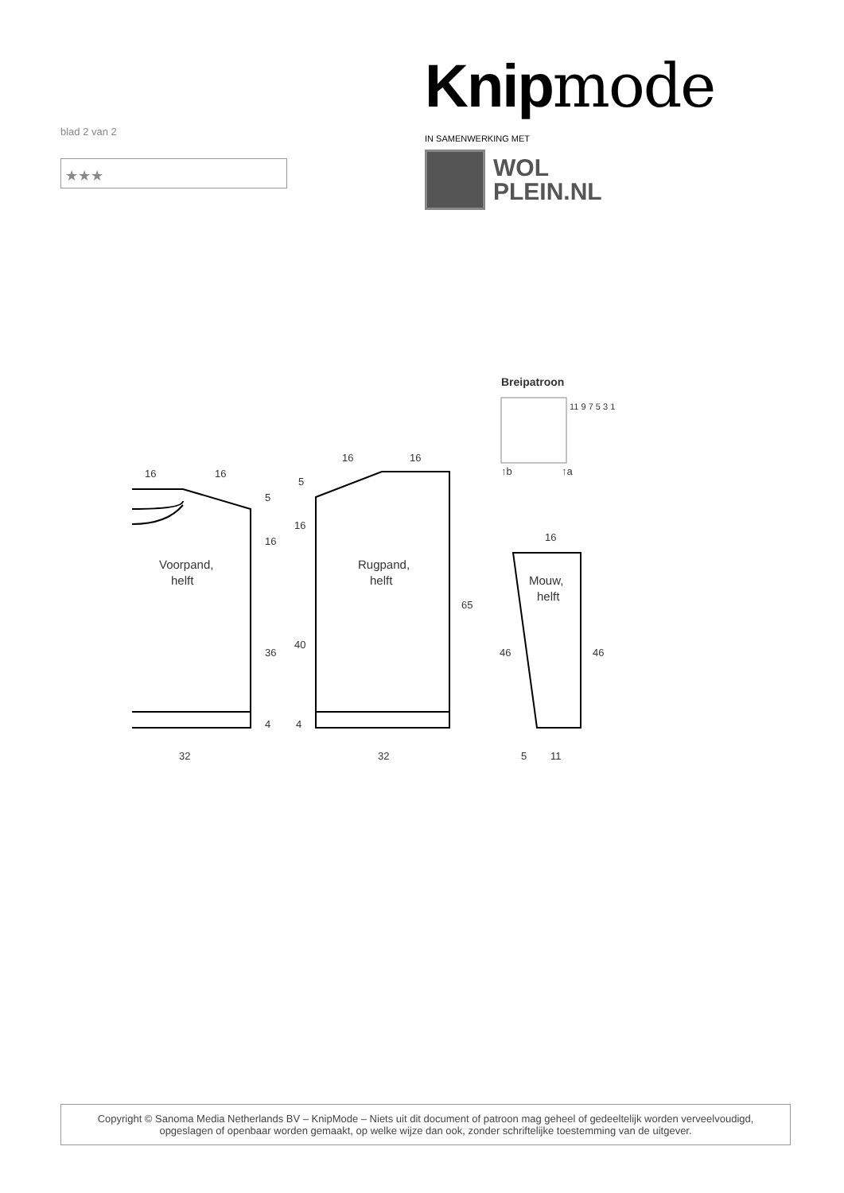blad 2 van 2
★★★
Knipmode
IN SAMENWERKING MET
WOL
PLEIN.NL
16
16
5
16
36
4
32
Voorpand,
helft
16
16
5
16
40
4
32
65
Rugpand,
helft
16
46
46
5
11
Mouw,
helft
Breipatroon
11 9 7 5 3 1
↑b
↑a
Copyright © Sanoma Media Netherlands BV – KnipMode – Niets uit dit document of patroon mag geheel of gedeeltelijk worden verveelvoudigd,
opgeslagen of openbaar worden gemaakt, op welke wijze dan ook, zonder schriftelijke toestemming van de uitgever.